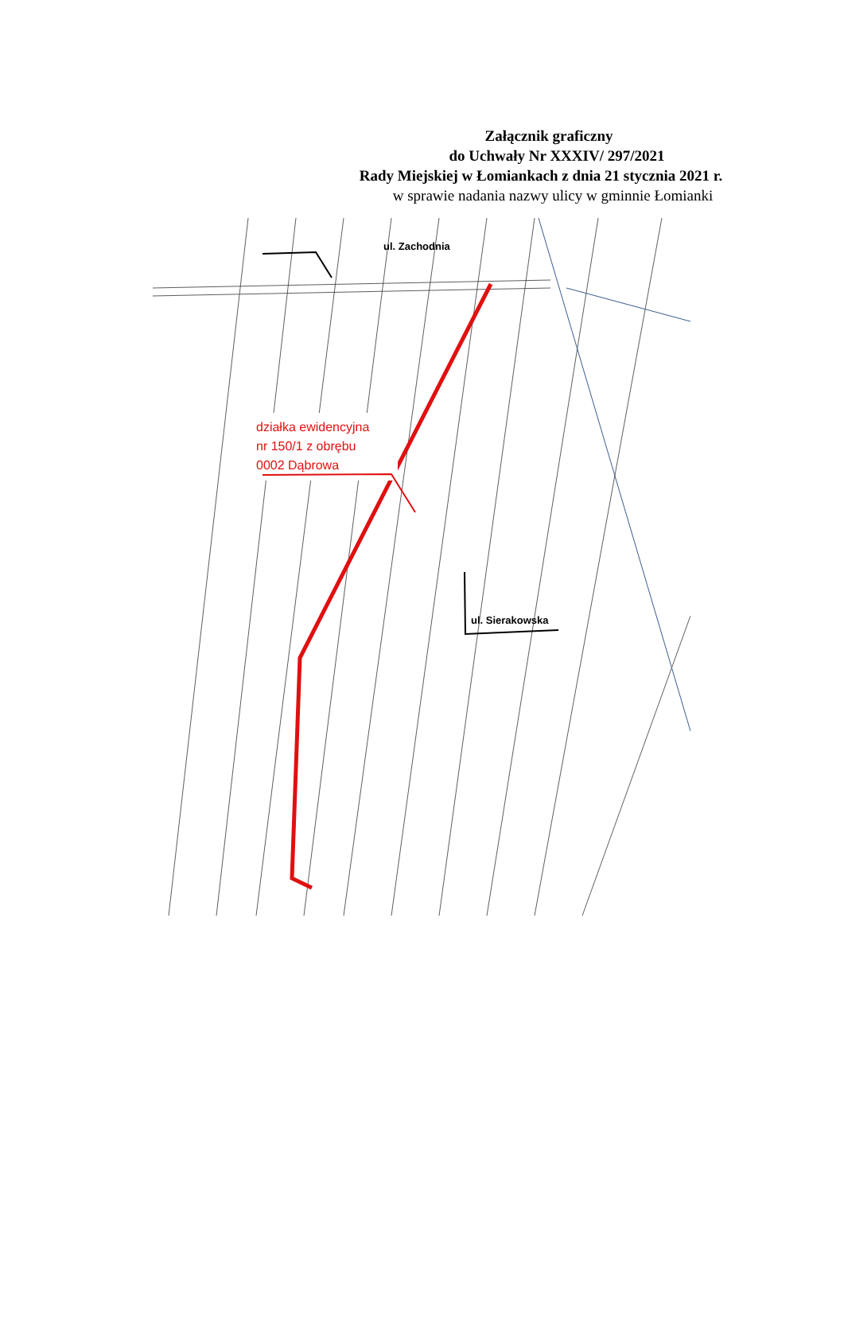Załącznik graficzny
do Uchwały Nr XXXIV/ 297/2021
Rady Miejskiej w Łomiankach z dnia 21 stycznia 2021 r.
w sprawie nadania nazwy ulicy w gminnie Łomianki
ul. Zachodnia
ul. Sierakowska
działka ewidencyjna
nr 150/1 z obrębu
0002 Dąbrowa